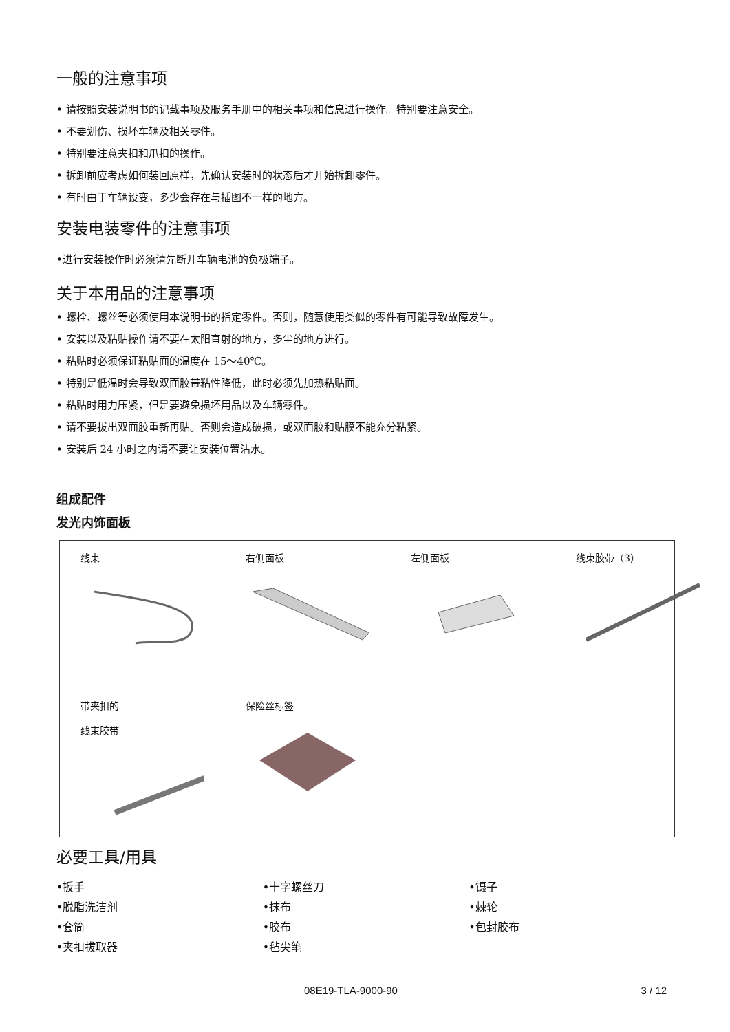一般的注意事项
• 请按照安装说明书的记载事项及服务手册中的相关事项和信息进行操作。特别要注意安全。
• 不要划伤、损坏车辆及相关零件。
• 特别要注意夹扣和爪扣的操作。
• 拆卸前应考虑如何装回原样，先确认安装时的状态后才开始拆卸零件。
• 有时由于车辆设变，多少会存在与插图不一样的地方。
安装电装零件的注意事项
•进行安装操作时必须请先断开车辆电池的负极端子。
关于本用品的注意事项
• 螺栓、螺丝等必须使用本说明书的指定零件。否则，随意使用类似的零件有可能导致故障发生。
• 安装以及粘贴操作请不要在太阳直射的地方，多尘的地方进行。
• 粘贴时必须保证粘贴面的温度在 15～40℃。
• 特别是低温时会导致双面胶带粘性降低，此时必须先加热粘贴面。
• 粘贴时用力压紧，但是要避免损坏用品以及车辆零件。
• 请不要拔出双面胶重新再贴。否则会造成破损，或双面胶和贴膜不能充分粘紧。
• 安装后 24 小时之内请不要让安装位置沾水。
组成配件
发光内饰面板
线束
右侧面板
左侧面板
线束胶带（3）
带夹扣的
线束胶带
保险丝标签
必要工具/用具
•扳手
•十字螺丝刀
•镊子
•脱脂洗洁剂
•抹布
•棘轮
•套筒
•胶布
•包封胶布
•夹扣拔取器
•毡尖笔
08E19-TLA-9000-90 3 / 12